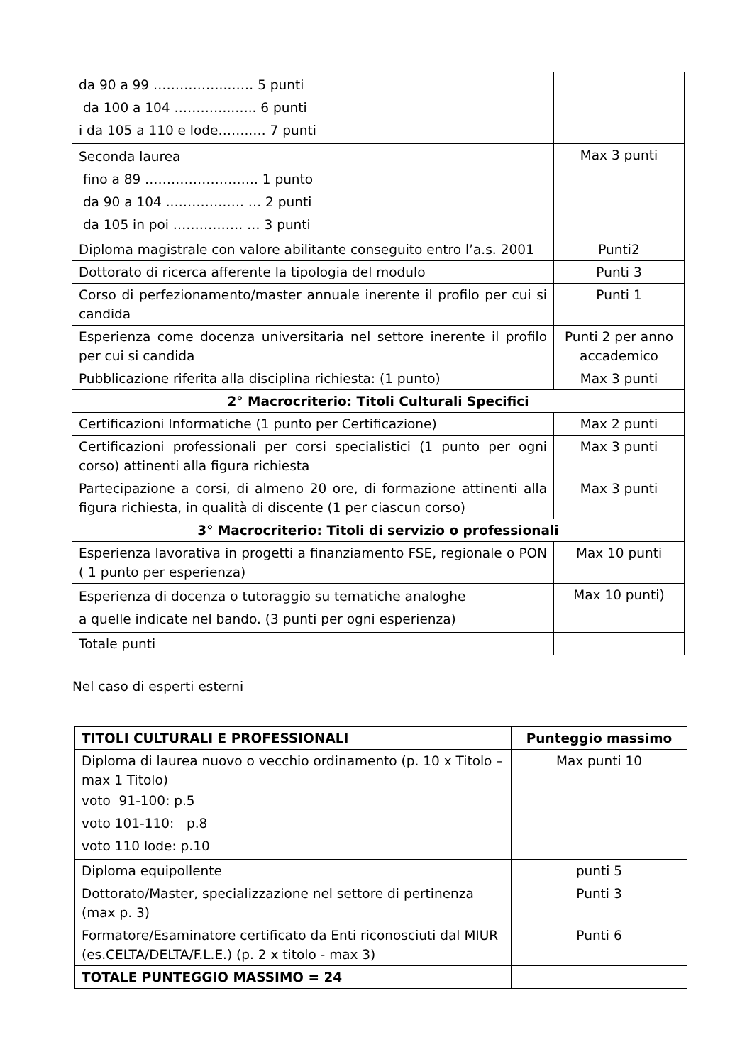| da 90 a 99 ……………..…… 5 punti da 100 a 104 …………..….. 6 punti i da 105 a 110 e lode……..… 7 punti | |
| Seconda laurea fino a 89 …………………….. 1 punto da 90 a 104 ..……………. … 2 punti da 105 in poi ……………. … 3 punti | Max 3 punti |
| Diploma magistrale con valore abilitante conseguito entro l’a.s. 2001 | Punti2 |
| Dottorato di ricerca afferente la tipologia del modulo | Punti 3 |
| Corso di perfezionamento/master annuale inerente il profilo per cui si candida | Punti 1 |
| Esperienza come docenza universitaria nel settore inerente il profilo per cui si candida | Punti 2 per anno accademico |
| Pubblicazione riferita alla disciplina richiesta: (1 punto) | Max 3 punti |
| 2° Macrocriterio: Titoli Culturali Specifici | |
| Certificazioni Informatiche (1 punto per Certificazione) | Max 2 punti |
| Certificazioni professionali per corsi specialistici (1 punto per ogni corso) attinenti alla figura richiesta | Max 3 punti |
| Partecipazione a corsi, di almeno 20 ore, di formazione attinenti alla figura richiesta, in qualità di discente (1 per ciascun corso) | Max 3 punti |
| 3° Macrocriterio: Titoli di servizio o professionali | |
| Esperienza lavorativa in progetti a finanziamento FSE, regionale o PON ( 1 punto per esperienza) | Max 10 punti |
| Esperienza di docenza o tutoraggio su tematiche analoghe a quelle indicate nel bando. (3 punti per ogni esperienza) | Max 10 punti) |
| Totale punti | |
Nel caso di esperti esterni
| TITOLI CULTURALI E PROFESSIONALI | Punteggio massimo |
| Diploma di laurea nuovo o vecchio ordinamento (p. 10 x Titolo – max 1 Titolo) voto 91-100: p.5 voto 101-110: p.8 voto 110 lode: p.10 | Max punti 10 |
| Diploma equipollente | punti 5 |
| Dottorato/Master, specializzazione nel settore di pertinenza (max p. 3) | Punti 3 |
| Formatore/Esaminatore certificato da Enti riconosciuti dal MIUR (es.CELTA/DELTA/F.L.E.) (p. 2 x titolo - max 3) | Punti 6 |
| TOTALE PUNTEGGIO MASSIMO = 24 | |